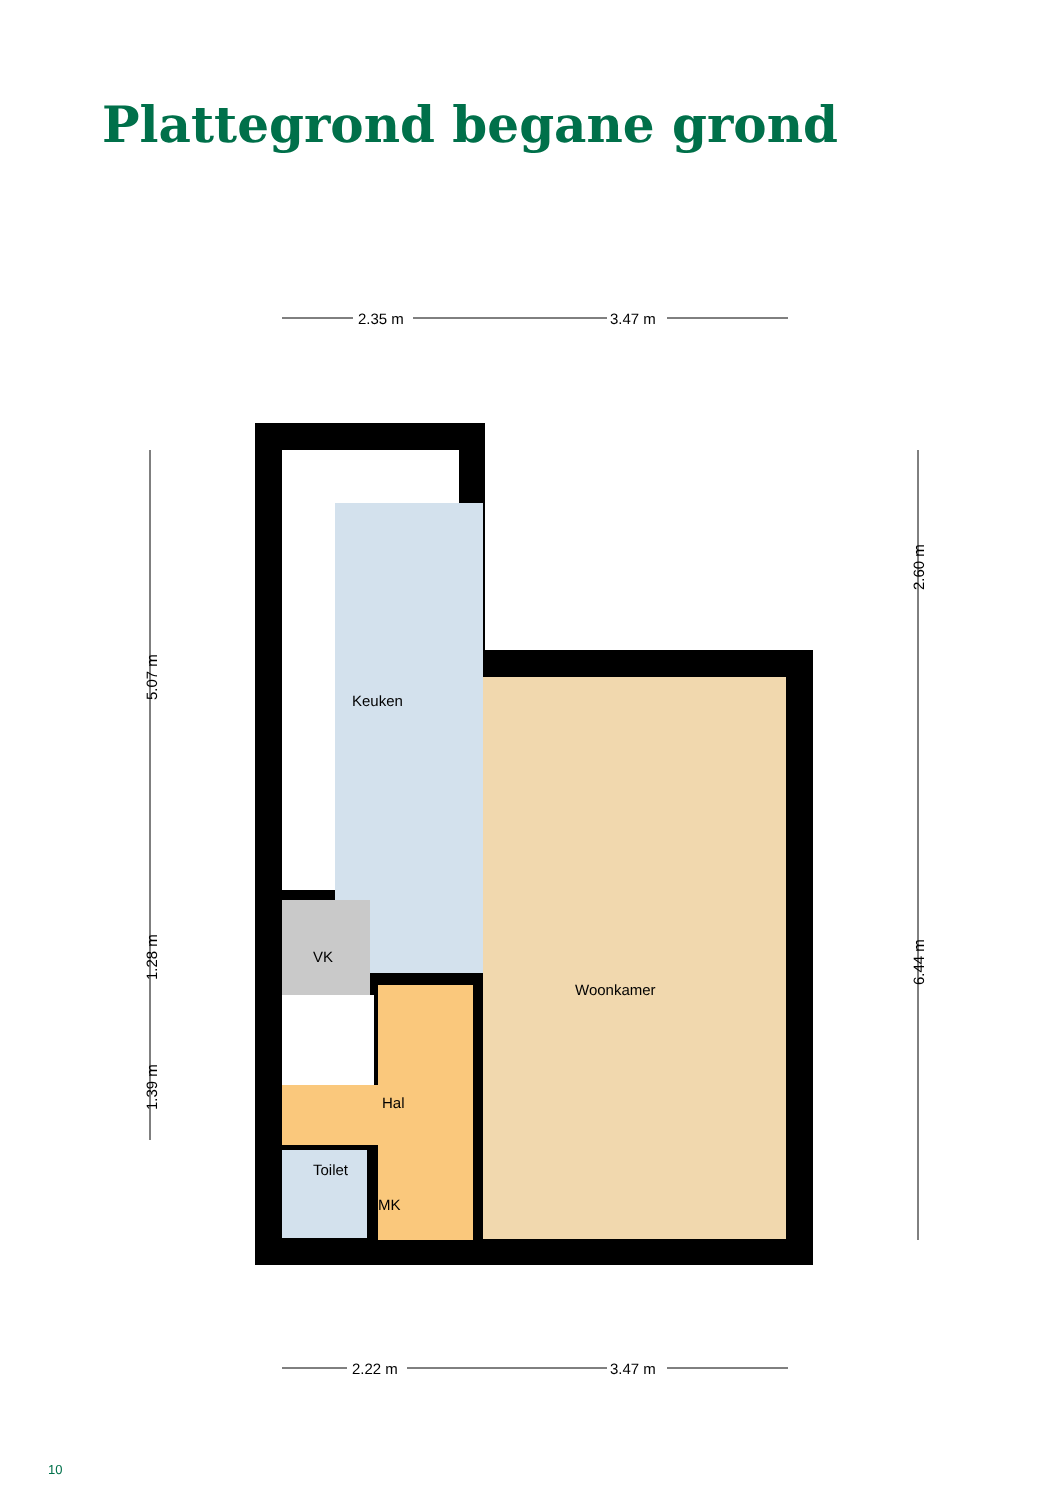Plattegrond begane grond
2.35 m
3.47 m
2.22 m
3.47 m
Keuken
Woonkamer
VK
Hal
Toilet
MK
5.07 m
1.28 m
1.39 m
2.60 m
6.44 m
10